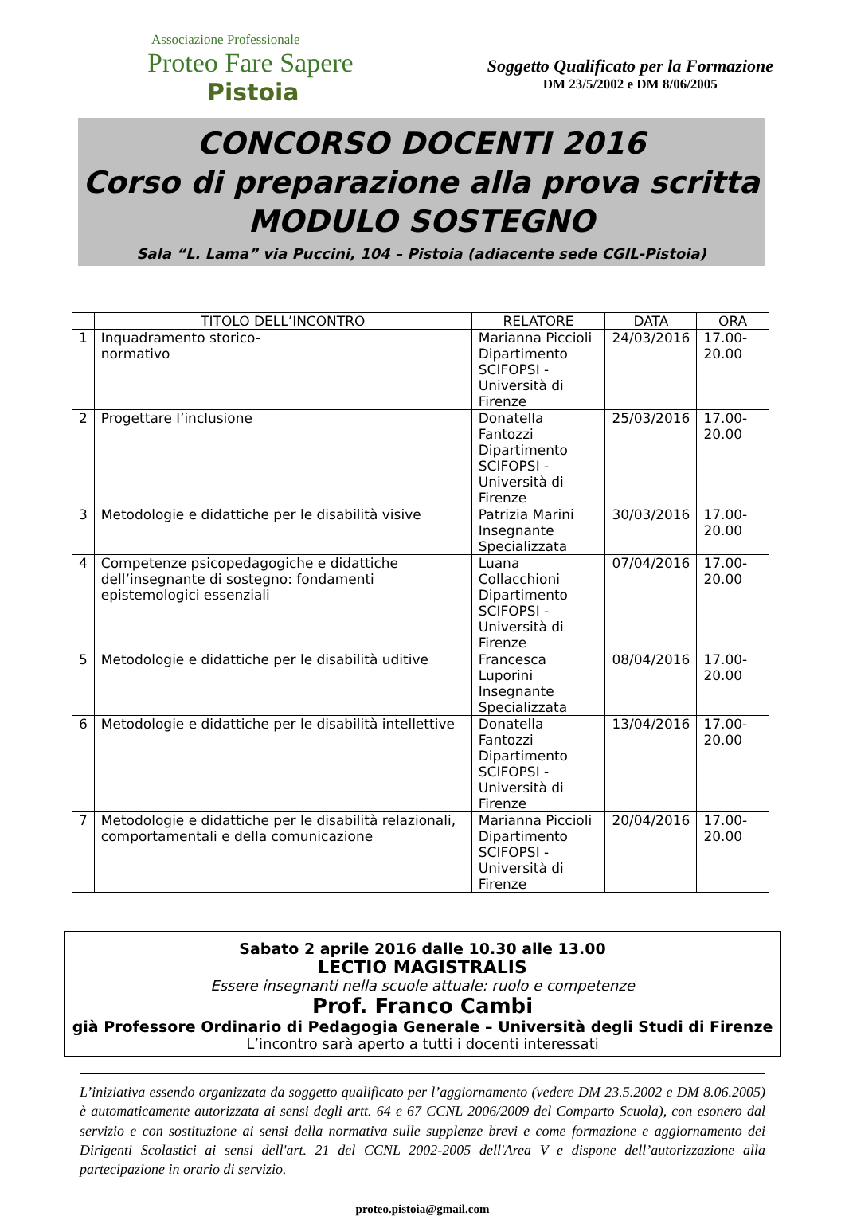Associazione Professionale
Proteo Fare Sapere
Pistoia
Soggetto Qualificato per la Formazione
DM 23/5/2002 e DM 8/06/2005
CONCORSO DOCENTI 2016
Corso di preparazione alla prova scritta
MODULO SOSTEGNO
Sala “L. Lama” via Puccini, 104 – Pistoia (adiacente sede CGIL-Pistoia)
| | TITOLO DELL’INCONTRO | RELATORE | DATA | ORA |
| --- | --- | --- | --- | --- |
| 1 | Inquadramento storico- normativo | Marianna Piccioli Dipartimento SCIFOPSI - Università di Firenze | 24/03/2016 | 17.00-20.00 |
| 2 | Progettare l’inclusione | Donatella Fantozzi Dipartimento SCIFOPSI - Università di Firenze | 25/03/2016 | 17.00-20.00 |
| 3 | Metodologie e didattiche per le disabilità visive | Patrizia Marini Insegnante Specializzata | 30/03/2016 | 17.00-20.00 |
| 4 | Competenze psicopedagogiche e didattiche dell’insegnante di sostegno: fondamenti epistemologici essenziali | Luana Collacchioni Dipartimento SCIFOPSI - Università di Firenze | 07/04/2016 | 17.00-20.00 |
| 5 | Metodologie e didattiche per le disabilità uditive | Francesca Luporini Insegnante Specializzata | 08/04/2016 | 17.00-20.00 |
| 6 | Metodologie e didattiche per le disabilità intellettive | Donatella Fantozzi Dipartimento SCIFOPSI - Università di Firenze | 13/04/2016 | 17.00-20.00 |
| 7 | Metodologie e didattiche per le disabilità relazionali, comportamentali e della comunicazione | Marianna Piccioli Dipartimento SCIFOPSI - Università di Firenze | 20/04/2016 | 17.00-20.00 |
Sabato 2 aprile 2016 dalle 10.30 alle 13.00
LECTIO MAGISTRALIS
Essere insegnanti nella scuole attuale: ruolo e competenze
Prof. Franco Cambi
già Professore Ordinario di Pedagogia Generale – Università degli Studi di Firenze
L’incontro sarà aperto a tutti i docenti interessati
L’iniziativa essendo organizzata da soggetto qualificato per l’aggiornamento (vedere DM 23.5.2002 e DM 8.06.2005) è automaticamente autorizzata ai sensi degli artt. 64 e 67 CCNL 2006/2009 del Comparto Scuola), con esonero dal servizio e con sostituzione ai sensi della normativa sulle supplenze brevi e come formazione e aggiornamento dei Dirigenti Scolastici ai sensi dell'art. 21 del CCNL 2002-2005 dell'Area V e dispone dell’autorizzazione alla partecipazione in orario di servizio.
proteo.pistoia@gmail.com